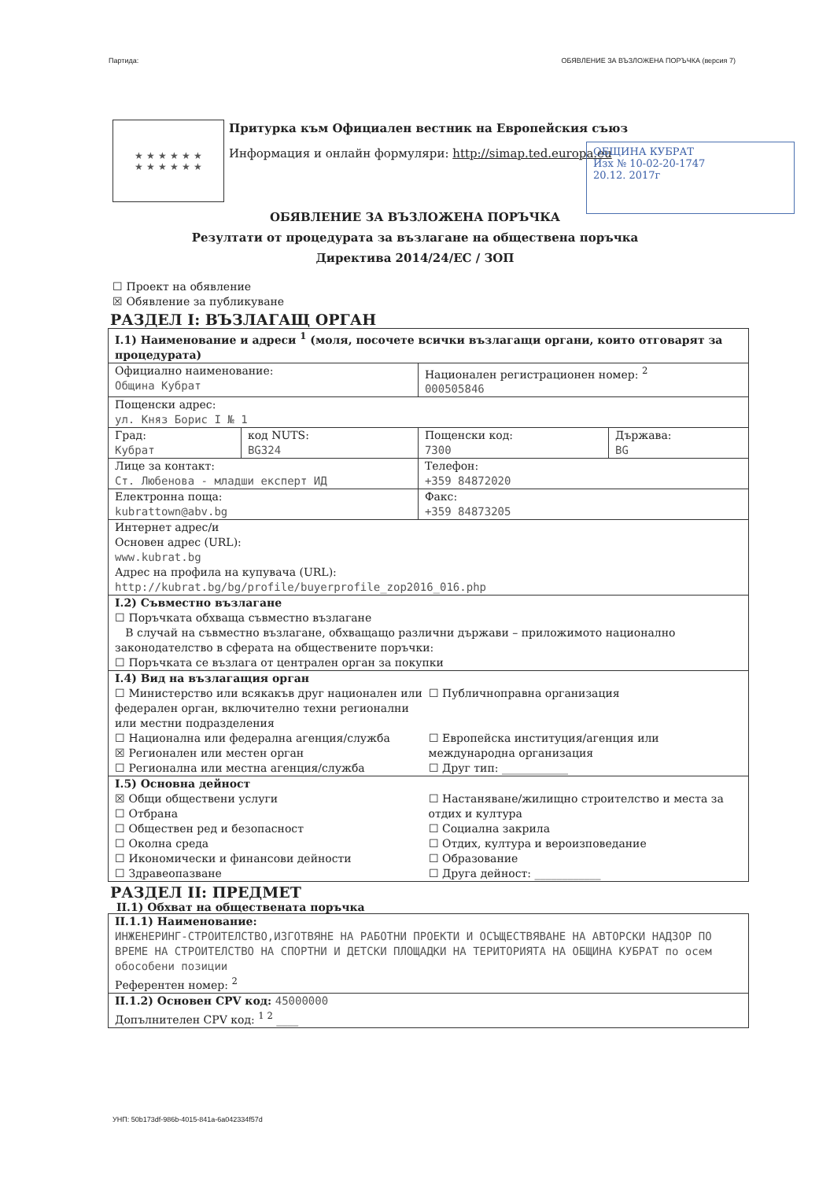Партида: ОБЯВЛЕНИЕ ЗА ВЪЗЛОЖЕНА ПОРЪЧКА (версия 7)
★ ★ ★ ★ ★ ★
★ ★ ★ ★ ★ ★
Притурка към Официален вестник на Европейския съюз
Информация и онлайн формуляри: http://simap.ted.europa.eu
ОБЩИНА КУБРАТ
Изх № 10-02-20-1747
20.12. 2017г
ОБЯВЛЕНИЕ ЗА ВЪЗЛОЖЕНА ПОРЪЧКА
Резултати от процедурата за възлагане на обществена поръчка
Директива 2014/24/ЕС / ЗОП
☐ Проект на обявление
☒ Обявление за публикуване
РАЗДЕЛ I: ВЪЗЛАГАЩ ОРГАН
| I.1) Наименование и адреси <sup>1</sup> (моля, посочете всички възлагащи органи, които отговарят за процедурата) | | | |
| Официално наименование: Община Кубрат | | Национален регистрационен номер: <sup>2</sup> 000505846 | |
| Пощенски адрес: ул. Княз Борис I № 1 | | | |
| Град: Кубрат | код NUTS: BG324 | Пощенски код: 7300 | Държава: BG |
| Лице за контакт: Ст. Любенова - младши експерт ИД | | Телефон: +359 84872020 | |
| Електронна поща: kubrattown@abv.bg | | Факс: +359 84873205 | |
| Интернет адрес/и Основен адрес (URL): www.kubrat.bg Адрес на профила на купувача (URL): http://kubrat.bg/bg/profile/buyerprofile_zop2016_016.php | | | |
| I.2) Съвместно възлагане ☐ Поръчката обхваща съвместно възлагане В случай на съвместно възлагане, обхващащо различни държави – приложимото национално законодателство в сферата на обществените поръчки: ☐ Поръчката се възлага от централен орган за покупки | | | |
| I.4) Вид на възлагащия орган ☐ Министерство или всякакъв друг национален или федерален орган, включително техни регионални или местни подразделения ☐ Национална или федерална агенция/служба ☒ Регионален или местен орган ☐ Регионална или местна агенция/служба ☐ Публичноправна организация ☐ Европейска институция/агенция или международна организация ☐ Друг тип: ____________ | | | |
| I.5) Основна дейност ☒ Общи обществени услуги ☐ Отбрана ☐ Обществен ред и безопасност ☐ Околна среда ☐ Икономически и финансови дейности ☐ Здравеопазване ☐ Настаняване/жилищно строителство и места за отдих и култура ☐ Социална закрила ☐ Отдих, култура и вероизповедание ☐ Образование ☐ Друга дейност: ____________ | | | |
РАЗДЕЛ II: ПРЕДМЕТ
II.1) Обхват на обществената поръчка
| II.1.1) Наименование: ИНЖЕНЕРИНГ-СТРОИТЕЛСТВО,ИЗГОТВЯНЕ НА РАБОТНИ ПРОЕКТИ И ОСЪЩЕСТВЯВАНЕ НА АВТОРСКИ НАДЗОР ПО ВРЕМЕ НА СТРОИТЕЛСТВО НА СПОРТНИ И ДЕТСКИ ПЛОЩАДКИ НА ТЕРИТОРИЯТА НА ОБЩИНА КУБРАТ по осем обособени позиции Референтен номер: <sup>2</sup> |
| II.1.2) Основен CPV код: 45000000 Допълнителен CPV код: <sup>1 2</sup> ____ |
УНП: 50b173df-986b-4015-841a-6a042334f57d